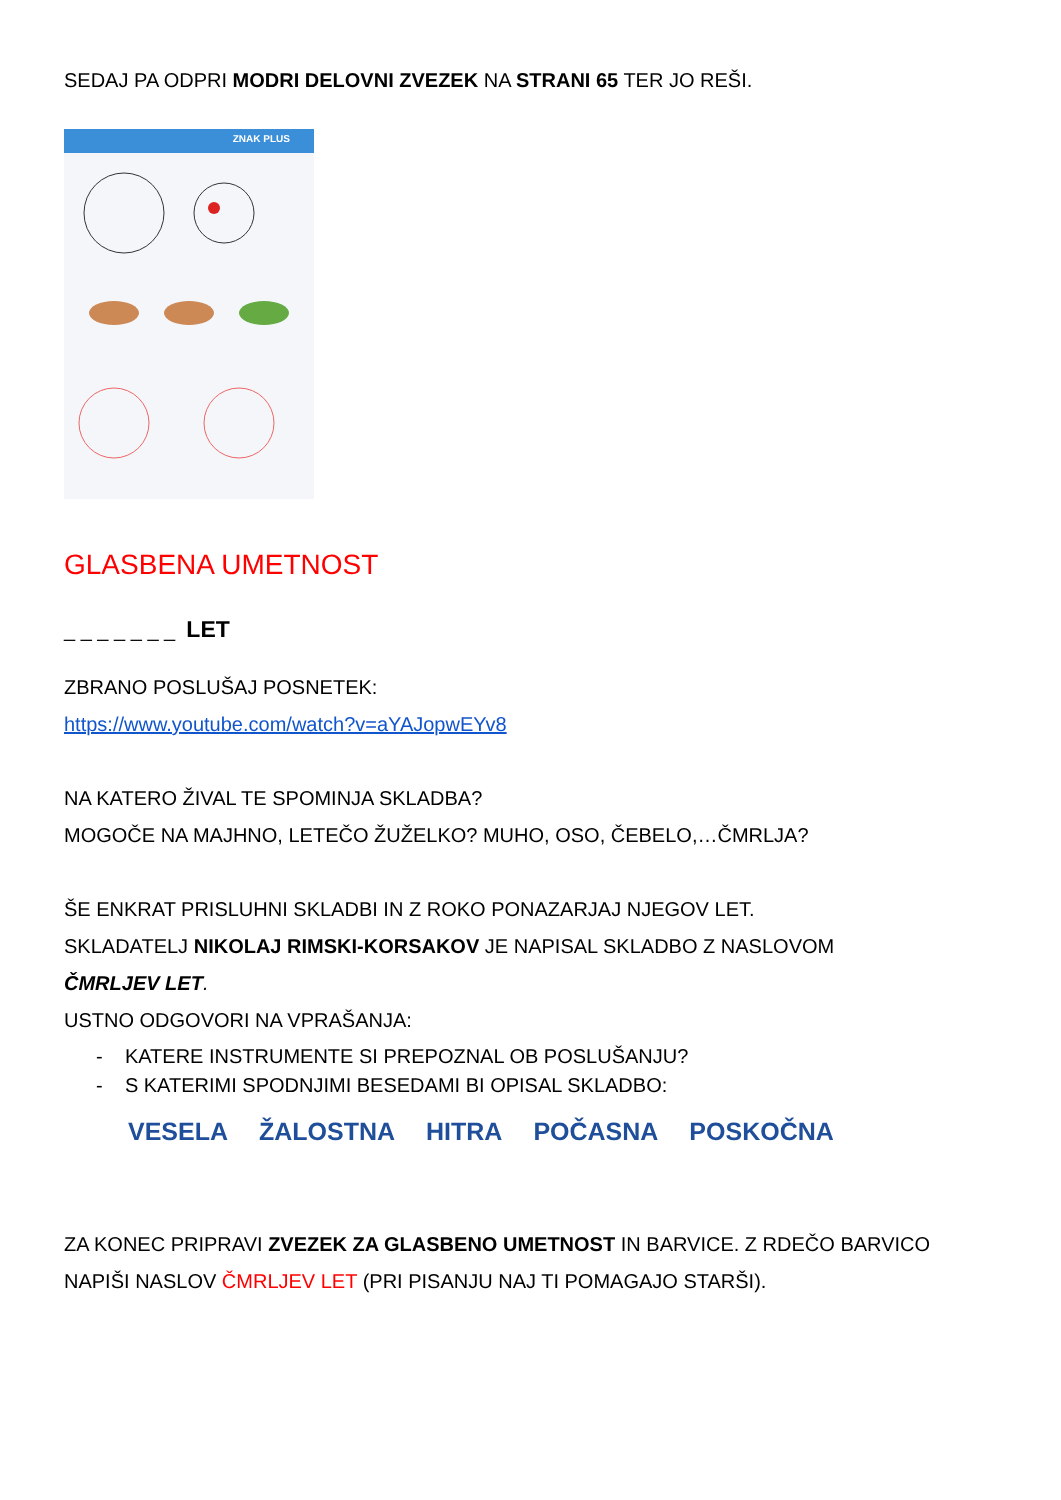SEDAJ PA ODPRI MODRI DELOVNI ZVEZEK NA STRANI 65 TER JO REŠI.
ZNAK PLUS
GLASBENA UMETNOST
_ _ _ _ _ _ _ LET
ZBRANO POSLUŠAJ POSNETEK:
https://www.youtube.com/watch?v=aYAJopwEYv8
NA KATERO ŽIVAL TE SPOMINJA SKLADBA?
MOGOČE NA MAJHNO, LETEČO ŽUŽELKO? MUHO, OSO, ČEBELO,…ČMRLJA?
ŠE ENKRAT PRISLUHNI SKLADBI IN Z ROKO PONAZARJAJ NJEGOV LET.
SKLADATELJ NIKOLAJ RIMSKI-KORSAKOV JE NAPISAL SKLADBO Z NASLOVOM
ČMRLJEV LET.
USTNO ODGOVORI NA VPRAŠANJA:
- KATERE INSTRUMENTE SI PREPOZNAL OB POSLUŠANJU?
- S KATERIMI SPODNJIMI BESEDAMI BI OPISAL SKLADBO:
VESELA ŽALOSTNA HITRA POČASNA POSKOČNA
ZA KONEC PRIPRAVI ZVEZEK ZA GLASBENO UMETNOST IN BARVICE. Z RDEČO BARVICO NAPIŠI NASLOV ČMRLJEV LET (PRI PISANJU NAJ TI POMAGAJO STARŠI).